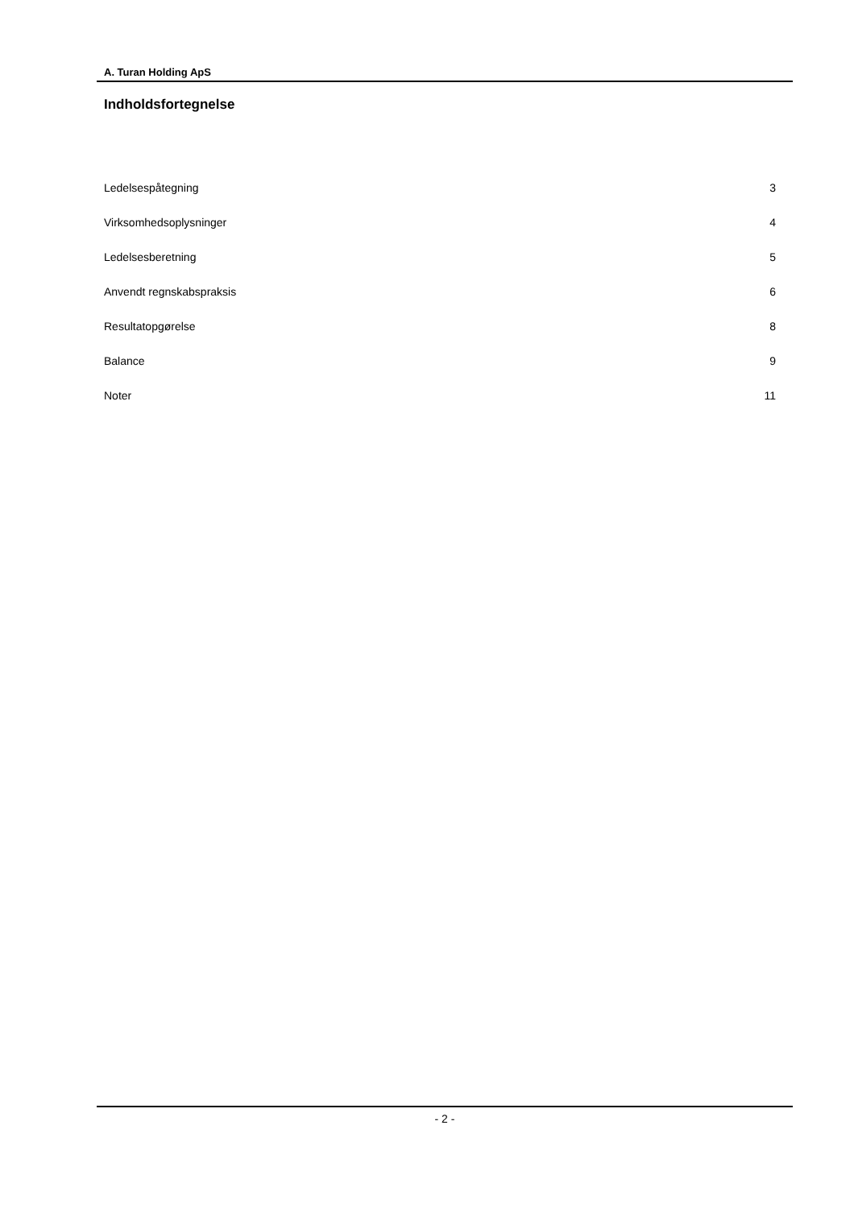A. Turan Holding ApS
Indholdsfortegnelse
| Ledelsespåtegning | 3 |
| Virksomhedsoplysninger | 4 |
| Ledelsesberetning | 5 |
| Anvendt regnskabspraksis | 6 |
| Resultatopgørelse | 8 |
| Balance | 9 |
| Noter | 11 |
- 2 -